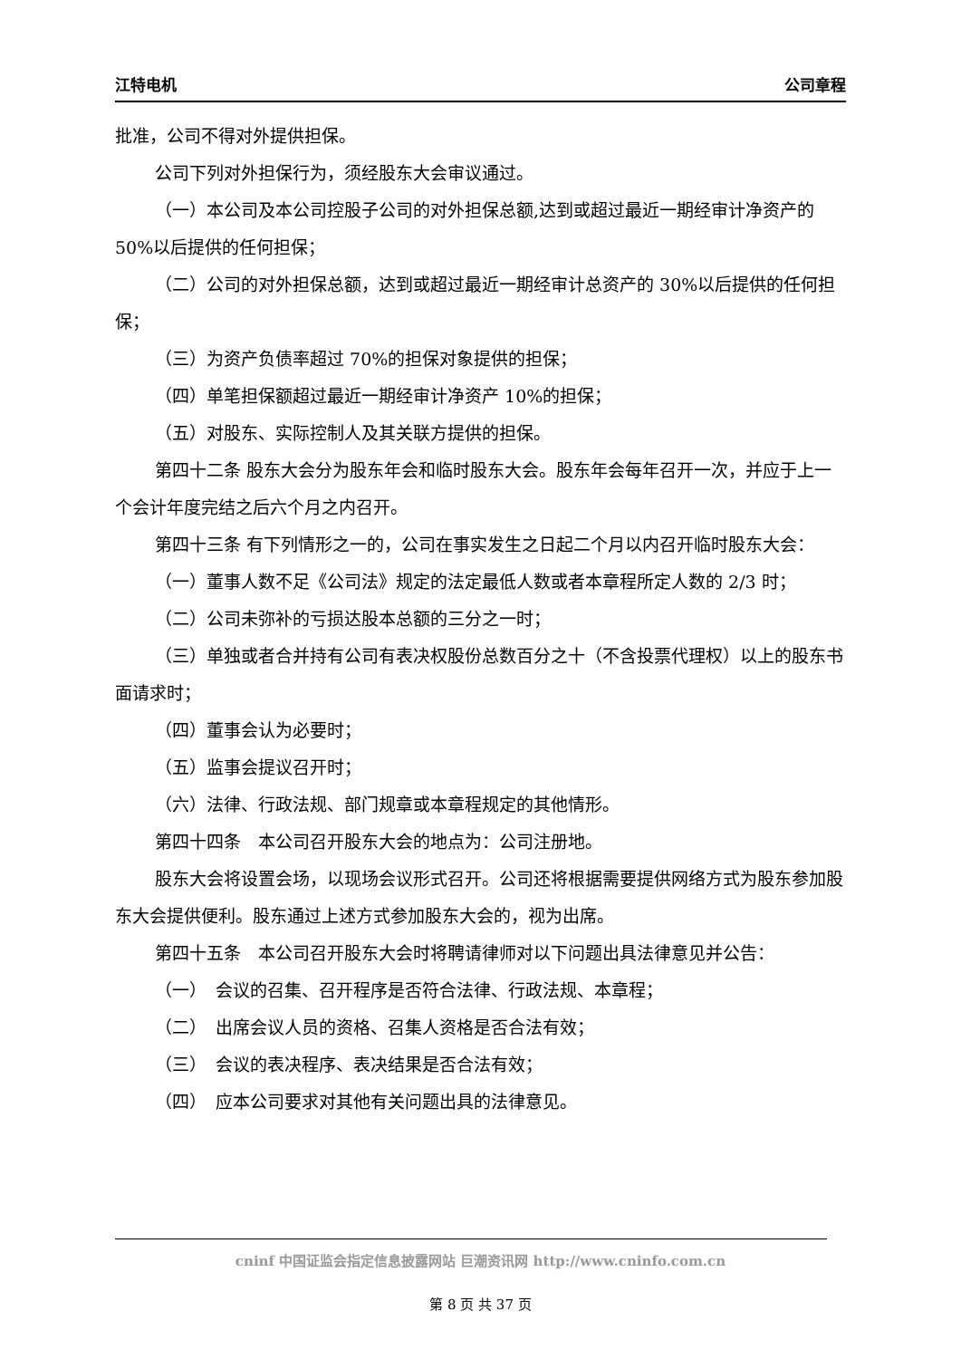江特电机 公司章程
批准，公司不得对外提供担保。
公司下列对外担保行为，须经股东大会审议通过。
（一）本公司及本公司控股子公司的对外担保总额,达到或超过最近一期经审计净资产的 50%以后提供的任何担保；
（二）公司的对外担保总额，达到或超过最近一期经审计总资产的 30%以后提供的任何担保；
（三）为资产负债率超过 70%的担保对象提供的担保；
（四）单笔担保额超过最近一期经审计净资产 10%的担保；
（五）对股东、实际控制人及其关联方提供的担保。
第四十二条 股东大会分为股东年会和临时股东大会。股东年会每年召开一次，并应于上一个会计年度完结之后六个月之内召开。
第四十三条 有下列情形之一的，公司在事实发生之日起二个月以内召开临时股东大会：
（一）董事人数不足《公司法》规定的法定最低人数或者本章程所定人数的 2/3 时；
（二）公司未弥补的亏损达股本总额的三分之一时；
（三）单独或者合并持有公司有表决权股份总数百分之十（不含投票代理权）以上的股东书面请求时；
（四）董事会认为必要时；
（五）监事会提议召开时；
（六）法律、行政法规、部门规章或本章程规定的其他情形。
第四十四条　本公司召开股东大会的地点为：公司注册地。
股东大会将设置会场，以现场会议形式召开。公司还将根据需要提供网络方式为股东参加股东大会提供便利。股东通过上述方式参加股东大会的，视为出席。
第四十五条　本公司召开股东大会时将聘请律师对以下问题出具法律意见并公告：
（一）　会议的召集、召开程序是否符合法律、行政法规、本章程；
（二）　出席会议人员的资格、召集人资格是否合法有效；
（三）　会议的表决程序、表决结果是否合法有效；
（四）　应本公司要求对其他有关问题出具的法律意见。
cninf 中国证监会指定信息披露网站 巨潮资讯网 http://www.cninfo.com.cn
第 8 页 共 37 页